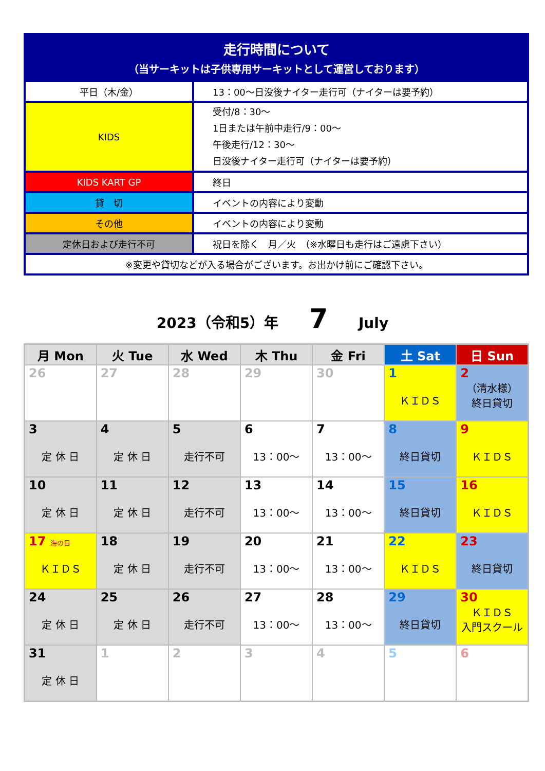| 走行時間について （当サーキットは子供専用サーキットとして運営しております） | |
| 平日（木/金） | 13：00～日没後ナイター走行可（ナイターは要予約） |
| KIDS | 受付/8：30～ 1日または午前中走行/9：00～ 午後走行/12：30～ 日没後ナイター走行可（ナイターは要予約） |
| KIDS KART GP | 終日 |
| 貸 切 | イベントの内容により変動 |
| その他 | イベントの内容により変動 |
| 定休日および走行不可 | 祝日を除く 月／火 （※水曜日も走行はご遠慮下さい） |
| ※変更や貸切などが入る場合がございます。お出かけ前にご確認下さい。 | |
2023（令和5）年 7 July
| 月 Mon | 火 Tue | 水 Wed | 木 Thu | 金 Fri | 土 Sat | 日 Sun |
| --- | --- | --- | --- | --- | --- | --- |
| 26 | 27 | 28 | 29 | 30 | 1 ＫＩＤＳ | 2 （清水様） 終日貸切 |
| 3 定 休 日 | 4 定 休 日 | 5 走行不可 | 6 13：00～ | 7 13：00～ | 8 終日貸切 | 9 ＫＩＤＳ |
| 10 定 休 日 | 11 定 休 日 | 12 走行不可 | 13 13：00～ | 14 13：00～ | 15 終日貸切 | 16 ＫＩＤＳ |
| 17 海の日 ＫＩＤＳ | 18 定 休 日 | 19 走行不可 | 20 13：00～ | 21 13：00～ | 22 ＫＩＤＳ | 23 終日貸切 |
| 24 定 休 日 | 25 定 休 日 | 26 走行不可 | 27 13：00～ | 28 13：00～ | 29 終日貸切 | 30 ＫＩＤＳ 入門スクール |
| 31 定 休 日 | 1 | 2 | 3 | 4 | 5 | 6 |